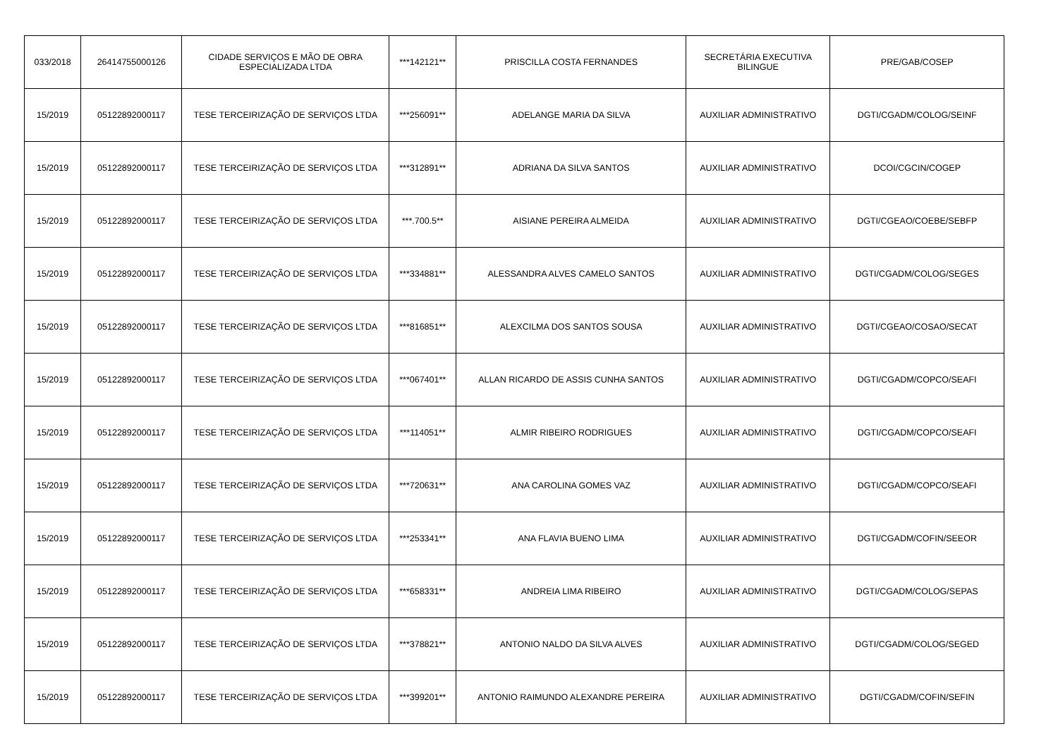| 033/2018 | 26414755000126 | CIDADE SERVIÇOS E MÃO DE OBRA ESPECIALIZADA LTDA | ***142121** | PRISCILLA COSTA FERNANDES | SECRETÁRIA EXECUTIVA BILINGUE | PRE/GAB/COSEP |
| 15/2019 | 05122892000117 | TESE TERCEIRIZAÇÃO DE SERVIÇOS LTDA | ***256091** | ADELANGE MARIA DA SILVA | AUXILIAR ADMINISTRATIVO | DGTI/CGADM/COLOG/SEINF |
| 15/2019 | 05122892000117 | TESE TERCEIRIZAÇÃO DE SERVIÇOS LTDA | ***312891** | ADRIANA DA SILVA SANTOS | AUXILIAR ADMINISTRATIVO | DCOI/CGCIN/COGEP |
| 15/2019 | 05122892000117 | TESE TERCEIRIZAÇÃO DE SERVIÇOS LTDA | ***.700.5** | AISIANE PEREIRA ALMEIDA | AUXILIAR ADMINISTRATIVO | DGTI/CGEAO/COEBE/SEBFP |
| 15/2019 | 05122892000117 | TESE TERCEIRIZAÇÃO DE SERVIÇOS LTDA | ***334881** | ALESSANDRA ALVES CAMELO SANTOS | AUXILIAR ADMINISTRATIVO | DGTI/CGADM/COLOG/SEGES |
| 15/2019 | 05122892000117 | TESE TERCEIRIZAÇÃO DE SERVIÇOS LTDA | ***816851** | ALEXCILMA DOS SANTOS SOUSA | AUXILIAR ADMINISTRATIVO | DGTI/CGEAO/COSAO/SECAT |
| 15/2019 | 05122892000117 | TESE TERCEIRIZAÇÃO DE SERVIÇOS LTDA | ***067401** | ALLAN RICARDO DE ASSIS CUNHA SANTOS | AUXILIAR ADMINISTRATIVO | DGTI/CGADM/COPCO/SEAFI |
| 15/2019 | 05122892000117 | TESE TERCEIRIZAÇÃO DE SERVIÇOS LTDA | ***114051** | ALMIR RIBEIRO RODRIGUES | AUXILIAR ADMINISTRATIVO | DGTI/CGADM/COPCO/SEAFI |
| 15/2019 | 05122892000117 | TESE TERCEIRIZAÇÃO DE SERVIÇOS LTDA | ***720631** | ANA CAROLINA GOMES VAZ | AUXILIAR ADMINISTRATIVO | DGTI/CGADM/COPCO/SEAFI |
| 15/2019 | 05122892000117 | TESE TERCEIRIZAÇÃO DE SERVIÇOS LTDA | ***253341** | ANA FLAVIA BUENO LIMA | AUXILIAR ADMINISTRATIVO | DGTI/CGADM/COFIN/SEEOR |
| 15/2019 | 05122892000117 | TESE TERCEIRIZAÇÃO DE SERVIÇOS LTDA | ***658331** | ANDREIA LIMA RIBEIRO | AUXILIAR ADMINISTRATIVO | DGTI/CGADM/COLOG/SEPAS |
| 15/2019 | 05122892000117 | TESE TERCEIRIZAÇÃO DE SERVIÇOS LTDA | ***378821** | ANTONIO NALDO DA SILVA ALVES | AUXILIAR ADMINISTRATIVO | DGTI/CGADM/COLOG/SEGED |
| 15/2019 | 05122892000117 | TESE TERCEIRIZAÇÃO DE SERVIÇOS LTDA | ***399201** | ANTONIO RAIMUNDO ALEXANDRE PEREIRA | AUXILIAR ADMINISTRATIVO | DGTI/CGADM/COFIN/SEFIN |